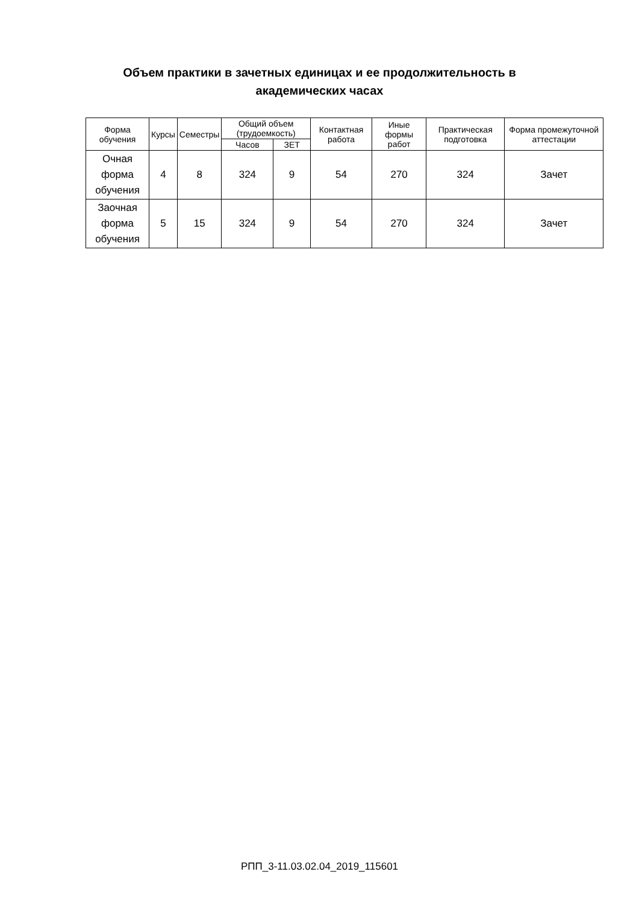Объем практики в зачетных единицах и ее продолжительность в академических часах
| Форма обучения | Курсы | Семестры | Общий объем (трудоемкость) | | Контактная работа | Иные формы работ | Практическая подготовка | Форма промежуточной аттестации |
| --- | --- | --- | --- | --- | --- | --- | --- | --- |
| | | | Часов | ЗЕТ | | | | |
| Очная форма обучения | 4 | 8 | 324 | 9 | 54 | 270 | 324 | Зачет |
| Заочная форма обучения | 5 | 15 | 324 | 9 | 54 | 270 | 324 | Зачет |
РПП_3-11.03.02.04_2019_115601